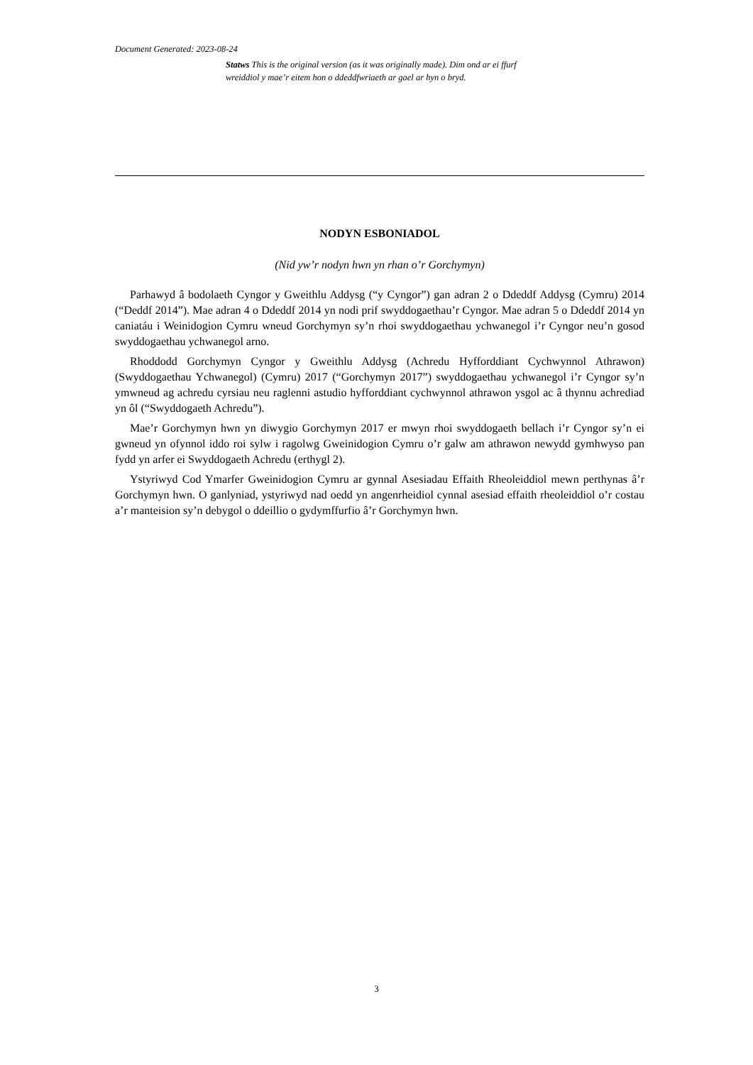Document Generated: 2023-08-24
Statws This is the original version (as it was originally made). Dim ond ar ei ffurf wreiddiol y mae’r eitem hon o ddeddfwriaeth ar gael ar hyn o bryd.
NODYN ESBONIADOL
(Nid yw’r nodyn hwn yn rhan o’r Gorchymyn)
Parhawyd â bodolaeth Cyngor y Gweithlu Addysg (“y Cyngor”) gan adran 2 o Ddeddf Addysg (Cymru) 2014 (“Deddf 2014”). Mae adran 4 o Ddeddf 2014 yn nodi prif swyddogaethau’r Cyngor. Mae adran 5 o Ddeddf 2014 yn caniatáu i Weinidogion Cymru wneud Gorchymyn sy’n rhoi swyddogaethau ychwanegol i’r Cyngor neu’n gosod swyddogaethau ychwanegol arno.
Rhoddodd Gorchymyn Cyngor y Gweithlu Addysg (Achredu Hyfforddiant Cychwynnol Athrawon) (Swyddogaethau Ychwanegol) (Cymru) 2017 (“Gorchymyn 2017”) swyddogaethau ychwanegol i’r Cyngor sy’n ymwneud ag achredu cyrsiau neu raglenni astudio hyfforddiant cychwynnol athrawon ysgol ac â thynnu achrediad yn ôl (“Swyddogaeth Achredu”).
Mae’r Gorchymyn hwn yn diwygio Gorchymyn 2017 er mwyn rhoi swyddogaeth bellach i’r Cyngor sy’n ei gwneud yn ofynnol iddo roi sylw i ragolwg Gweinidogion Cymru o’r galw am athrawon newydd gymhwyso pan fydd yn arfer ei Swyddogaeth Achredu (erthygl 2).
Ystyriwyd Cod Ymarfer Gweinidogion Cymru ar gynnal Asesiadau Effaith Rheoleiddiol mewn perthynas â’r Gorchymyn hwn. O ganlyniad, ystyriwyd nad oedd yn angenrheidiol cynnal asesiad effaith rheoleiddiol o’r costau a’r manteision sy’n debygol o ddeillio o gydymffurfio â’r Gorchymyn hwn.
3